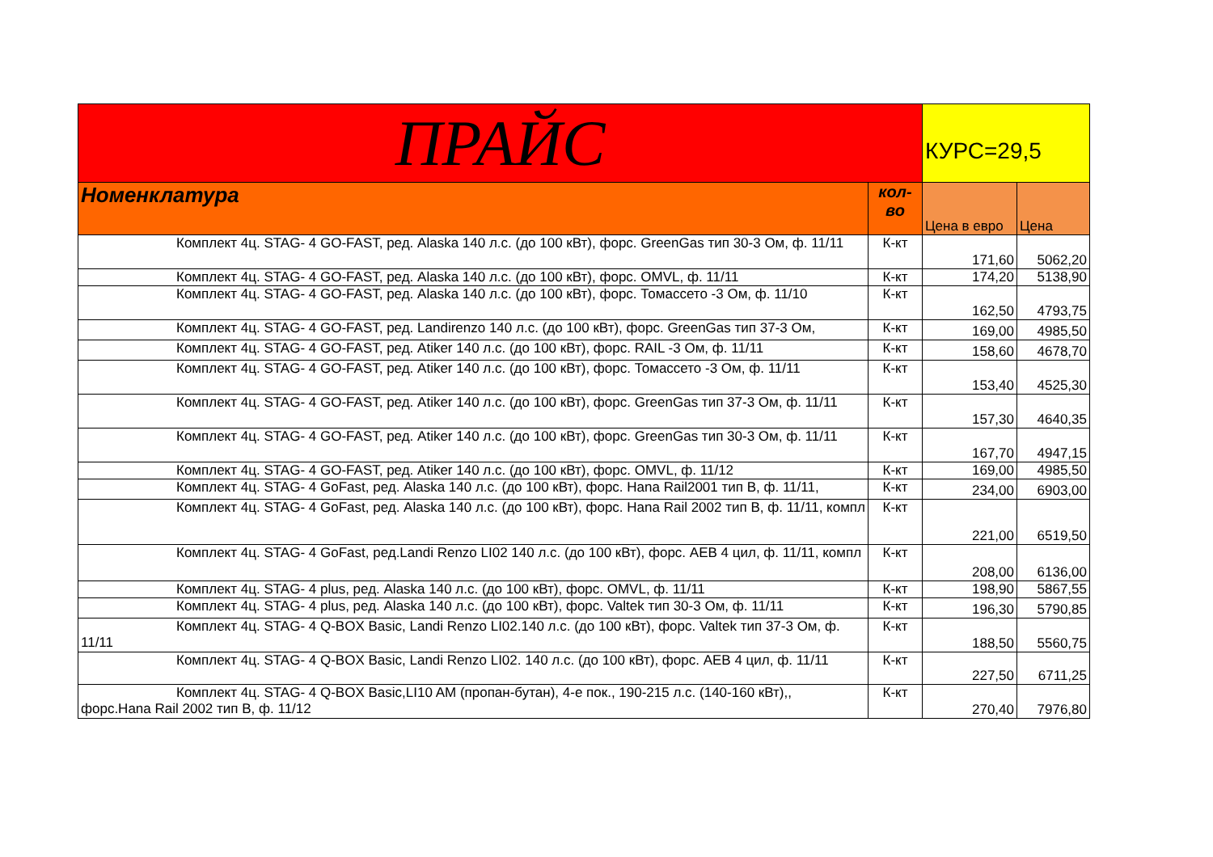| ПРАЙС | | КУРС=29,5 | |
| --- | --- | --- | --- |
| Номенклатура | кол-во | Цена в евро | Цена |
| Комплект 4ц. STAG- 4 GO-FAST, ред. Alaska 140 л.с. (до 100 кВт), форс. GreenGas тип 30-3 Ом, ф. 11/11 | К-кт | 171,60 | 5062,20 |
| Комплект 4ц. STAG- 4 GO-FAST, ред. Alaska 140 л.с. (до 100 кВт), форс. OMVL, ф. 11/11 | К-кт | 174,20 | 5138,90 |
| Комплект 4ц. STAG- 4 GO-FAST, ред. Alaska 140 л.с. (до 100 кВт), форс. Томассето -3 Ом, ф. 11/10 | К-кт | 162,50 | 4793,75 |
| Комплект 4ц. STAG- 4 GO-FAST, ред. Landirenzo 140 л.с. (до 100 кВт), форс. GreenGas тип 37-3 Ом, | К-кт | 169,00 | 4985,50 |
| Комплект 4ц. STAG- 4 GO-FAST, ред. Atiker 140 л.с. (до 100 кВт), форс. RAIL -3 Ом, ф. 11/11 | К-кт | 158,60 | 4678,70 |
| Комплект 4ц. STAG- 4 GO-FAST, ред. Atiker 140 л.с. (до 100 кВт), форс. Томассето -3 Ом, ф. 11/11 | К-кт | 153,40 | 4525,30 |
| Комплект 4ц. STAG- 4 GO-FAST, ред. Atiker 140 л.с. (до 100 кВт), форс. GreenGas тип 37-3 Ом, ф. 11/11 | К-кт | 157,30 | 4640,35 |
| Комплект 4ц. STAG- 4 GO-FAST, ред. Atiker 140 л.с. (до 100 кВт), форс. GreenGas тип 30-3 Ом, ф. 11/11 | К-кт | 167,70 | 4947,15 |
| Комплект 4ц. STAG- 4 GO-FAST, ред. Atiker 140 л.с. (до 100 кВт), форс. OMVL, ф. 11/12 | К-кт | 169,00 | 4985,50 |
| Комплект 4ц. STAG- 4 GoFast, ред. Alaska 140 л.с. (до 100 кВт), форс. Hana Rail2001 тип B, ф. 11/11, | К-кт | 234,00 | 6903,00 |
| Комплект 4ц. STAG- 4 GoFast, ред. Alaska 140 л.с. (до 100 кВт), форс. Hana Rail 2002 тип B, ф. 11/11, компл | К-кт | 221,00 | 6519,50 |
| Комплект 4ц. STAG- 4 GoFast, ред.Landi Renzo LI02 140 л.с. (до 100 кВт), форс. AEB 4 цил, ф. 11/11, компл | К-кт | 208,00 | 6136,00 |
| Комплект 4ц. STAG- 4 plus, ред. Alaska 140 л.с. (до 100 кВт), форс. OMVL, ф. 11/11 | К-кт | 198,90 | 5867,55 |
| Комплект 4ц. STAG- 4 plus, ред. Alaska 140 л.с. (до 100 кВт), форс. Valtek тип 30-3 Ом, ф. 11/11 | К-кт | 196,30 | 5790,85 |
| Комплект 4ц. STAG- 4 Q-BOX Basic, Landi Renzo LI02.140 л.с. (до 100 кВт), форс. Valtek тип 37-3 Ом, ф. 11/11 | К-кт | 188,50 | 5560,75 |
| Комплект 4ц. STAG- 4 Q-BOX Basic, Landi Renzo LI02. 140 л.с. (до 100 кВт), форс. AEB 4 цил, ф. 11/11 | К-кт | 227,50 | 6711,25 |
| Комплект 4ц. STAG- 4 Q-BOX Basic,LI10 AM (пропан-бутан), 4-е пок., 190-215 л.с. (140-160 кВт),, форс.Hana Rail 2002 тип B, ф. 11/12 | К-кт | 270,40 | 7976,80 |